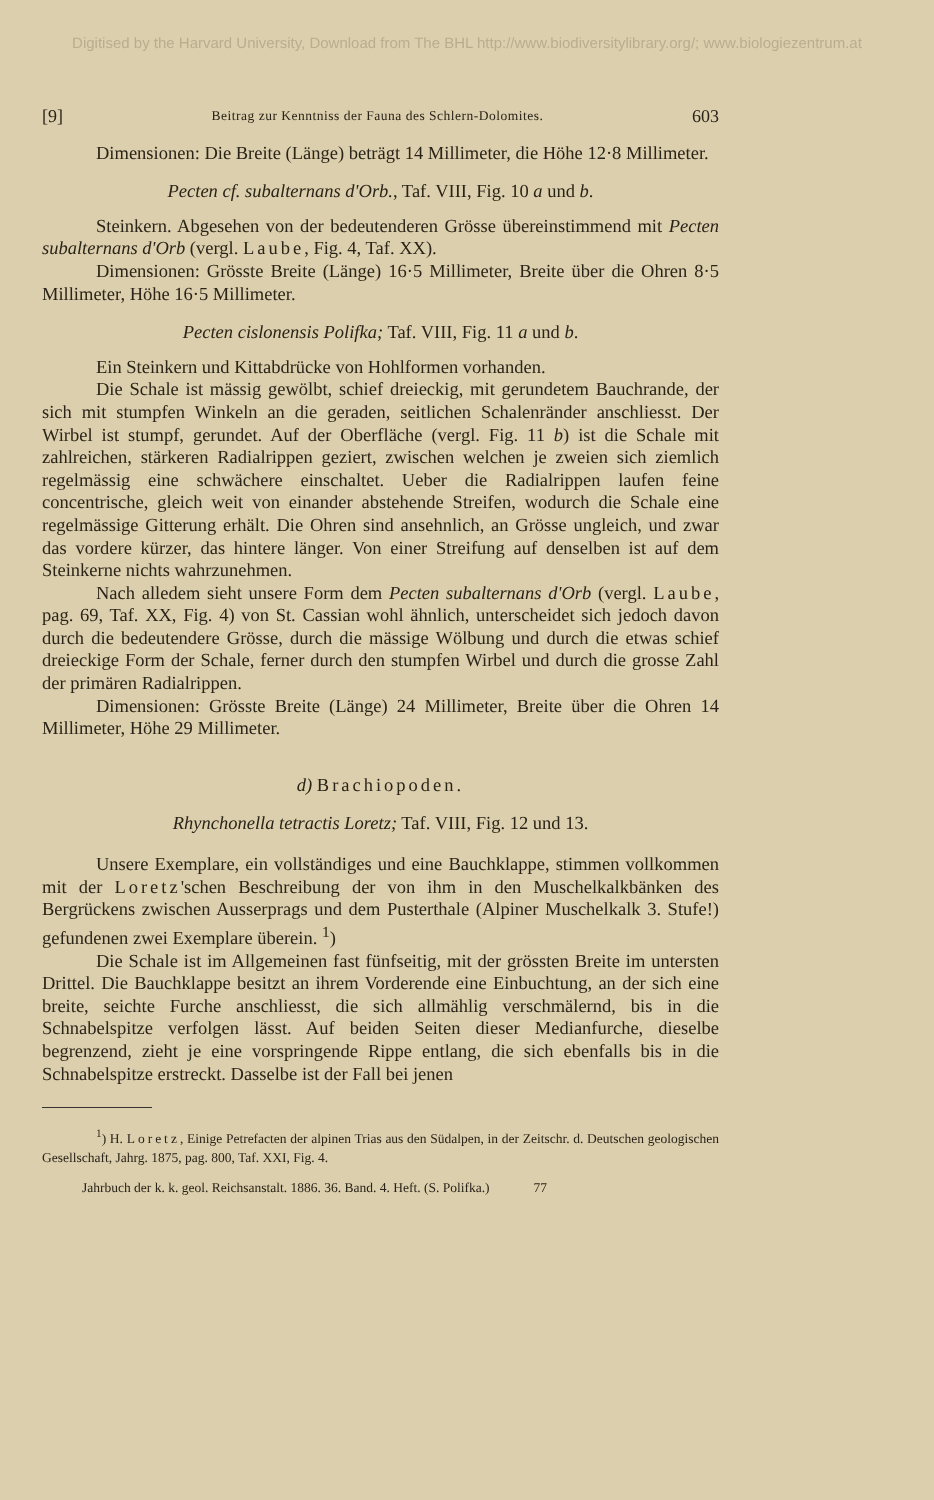Digitised by the Harvard University, Download from The BHL http://www.biodiversitylibrary.org/; www.biologiezentrum.at
[9] Beitrag zur Kenntniss der Fauna des Schlern-Dolomites. 603
Dimensionen: Die Breite (Länge) beträgt 14 Millimeter, die Höhe 12·8 Millimeter.
Pecten cf. subalternans d'Orb., Taf. VIII, Fig. 10 a und b.
Steinkern. Abgesehen von der bedeutenderen Grösse übereinstimmend mit Pecten subalternans d'Orb (vergl. Laube, Fig. 4, Taf. XX).
Dimensionen: Grösste Breite (Länge) 16·5 Millimeter, Breite über die Ohren 8·5 Millimeter, Höhe 16·5 Millimeter.
Pecten cislonensis Polifka; Taf. VIII, Fig. 11 a und b.
Ein Steinkern und Kittabdrücke von Hohlformen vorhanden.
Die Schale ist mässig gewölbt, schief dreieckig, mit gerundetem Bauchrande, der sich mit stumpfen Winkeln an die geraden, seitlichen Schalenränder anschliesst. Der Wirbel ist stumpf, gerundet. Auf der Oberfläche (vergl. Fig. 11 b) ist die Schale mit zahlreichen, stärkeren Radialrippen geziert, zwischen welchen je zweien sich ziemlich regelmässig eine schwächere einschaltet. Ueber die Radialrippen laufen feine concentrische, gleich weit von einander abstehende Streifen, wodurch die Schale eine regelmässige Gitterung erhält. Die Ohren sind ansehnlich, an Grösse ungleich, und zwar das vordere kürzer, das hintere länger. Von einer Streifung auf denselben ist auf dem Steinkerne nichts wahrzunehmen.
Nach alledem sieht unsere Form dem Pecten subalternans d'Orb (vergl. Laube, pag. 69, Taf. XX, Fig. 4) von St. Cassian wohl ähnlich, unterscheidet sich jedoch davon durch die bedeutendere Grösse, durch die mässige Wölbung und durch die etwas schief dreieckige Form der Schale, ferner durch den stumpfen Wirbel und durch die grosse Zahl der primären Radialrippen.
Dimensionen: Grösste Breite (Länge) 24 Millimeter, Breite über die Ohren 14 Millimeter, Höhe 29 Millimeter.
d) Brachiopoden.
Rhynchonella tetractis Loretz; Taf. VIII, Fig. 12 und 13.
Unsere Exemplare, ein vollständiges und eine Bauchklappe, stimmen vollkommen mit der Loretz'schen Beschreibung der von ihm in den Muschelkalkbänken des Bergrückens zwischen Ausserprags und dem Pusterthale (Alpiner Muschelkalk 3. Stufe!) gefundenen zwei Exemplare überein. <sup>1</sup>)
Die Schale ist im Allgemeinen fast fünfseitig, mit der grössten Breite im untersten Drittel. Die Bauchklappe besitzt an ihrem Vorderende eine Einbuchtung, an der sich eine breite, seichte Furche anschliesst, die sich allmählig verschmälernd, bis in die Schnabelspitze verfolgen lässt. Auf beiden Seiten dieser Medianfurche, dieselbe begrenzend, zieht je eine vorspringende Rippe entlang, die sich ebenfalls bis in die Schnabelspitze erstreckt. Dasselbe ist der Fall bei jenen
<sup>1</sup>) H. Loretz, Einige Petrefacten der alpinen Trias aus den Südalpen, in der Zeitschr. d. Deutschen geologischen Gesellschaft, Jahrg. 1875, pag. 800, Taf. XXI, Fig. 4.
Jahrbuch der k. k. geol. Reichsanstalt. 1886. 36. Band. 4. Heft. (S. Polifka.) 77